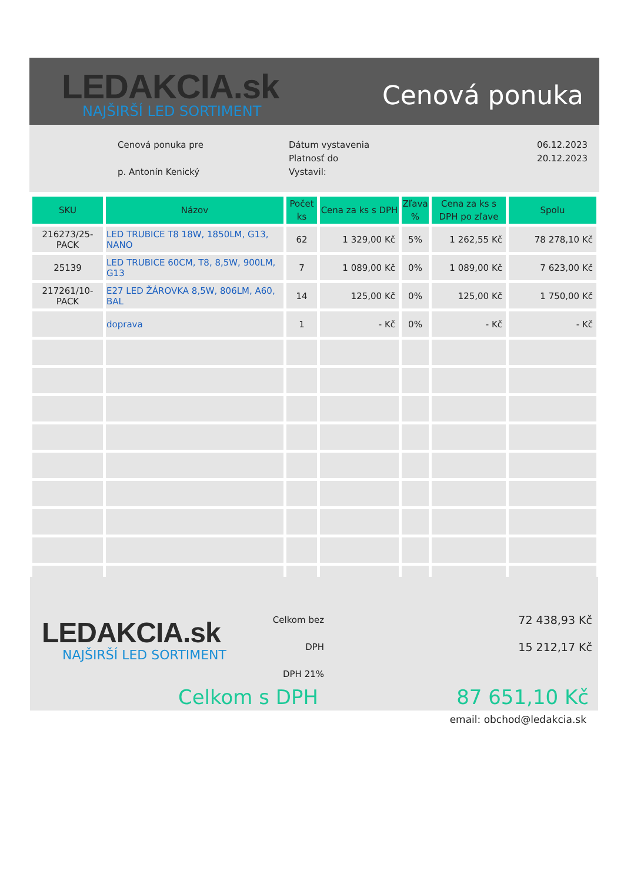LEDAKCIA.sk
NAJŠIRŠÍ LED SORTIMENT
Cenová ponuka
Cenová ponuka pre
p. Antonín Kenický
Dátum vystavenia
Platnosť do
Vystavil:
06.12.2023
20.12.2023
| SKU | Názov | Počet ks | Cena za ks s DPH | Zľava % | Cena za ks s DPH po zľave | Spolu |
| --- | --- | --- | --- | --- | --- | --- |
| 216273/25-PACK | LED TRUBICE T8 18W, 1850LM, G13, NANO | 62 | 1 329,00 Kč | 5% | 1 262,55 Kč | 78 278,10 Kč |
| 25139 | LED TRUBICE 60CM, T8, 8,5W, 900LM, G13 | 7 | 1 089,00 Kč | 0% | 1 089,00 Kč | 7 623,00 Kč |
| 217261/10-PACK | E27 LED ŽÁROVKA 8,5W, 806LM, A60, BAL | 14 | 125,00 Kč | 0% | 125,00 Kč | 1 750,00 Kč |
| | doprava | 1 | - Kč | 0% | - Kč | - Kč |
LEDAKCIA.sk
NAJŠIRŠÍ LED SORTIMENT
Celkom bez DPH
DPH 21%
72 438,93 Kč
15 212,17 Kč
Celkom s DPH 87 651,10 Kč
email: obchod@ledakcia.sk